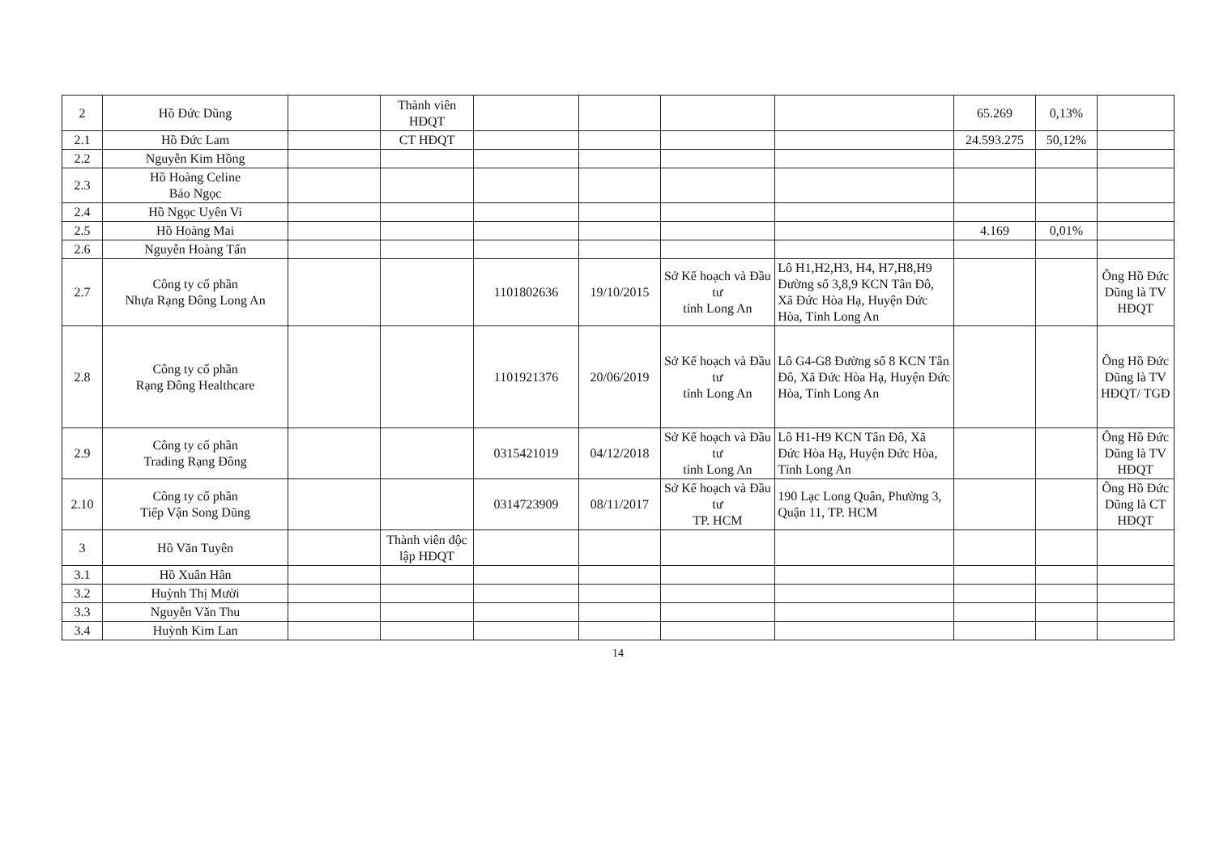| 2 | Hồ Đức Dũng | | Thành viên HĐQT | | | | | 65.269 | 0,13% | |
| 2.1 | Hồ Đức Lam | | CT HĐQT | | | | | 24.593.275 | 50,12% | |
| 2.2 | Nguyễn Kim Hồng | | | | | | | | | |
| 2.3 | Hồ Hoàng Celine Bảo Ngọc | | | | | | | | | |
| 2.4 | Hồ Ngọc Uyên Vi | | | | | | | | | |
| 2.5 | Hồ Hoàng Mai | | | | | | | 4.169 | 0,01% | |
| 2.6 | Nguyễn Hoàng Tấn | | | | | | | | | |
| 2.7 | Công ty cổ phần Nhựa Rạng Đông Long An | | | 1101802636 | 19/10/2015 | Sở Kế hoạch và Đầu tư tỉnh Long An | Lô H1,H2,H3, H4, H7,H8,H9 Đường số 3,8,9 KCN Tân Đô, Xã Đức Hòa Hạ, Huyện Đức Hòa, Tỉnh Long An | | | Ông Hồ Đức Dũng là TV HĐQT |
| 2.8 | Công ty cổ phần Rạng Đông Healthcare | | | 1101921376 | 20/06/2019 | Sở Kế hoạch và Đầu tư tỉnh Long An | Lô G4-G8 Đường số 8 KCN Tân Đô, Xã Đức Hòa Hạ, Huyện Đức Hòa, Tỉnh Long An | | | Ông Hồ Đức Dũng là TV HĐQT/ TGĐ |
| 2.9 | Công ty cổ phần Trading Rạng Đông | | | 0315421019 | 04/12/2018 | Sở Kế hoạch và Đầu tư tỉnh Long An | Lô H1-H9 KCN Tân Đô, Xã Đức Hòa Hạ, Huyện Đức Hòa, Tỉnh Long An | | | Ông Hồ Đức Dũng là TV HĐQT |
| 2.10 | Công ty cổ phần Tiếp Vận Song Dũng | | | 0314723909 | 08/11/2017 | Sở Kế hoạch và Đầu tư TP. HCM | 190 Lạc Long Quân, Phường 3, Quận 11, TP. HCM | | | Ông Hồ Đức Dũng là CT HĐQT |
| 3 | Hồ Văn Tuyên | | Thành viên độc lập HĐQT | | | | | | | |
| 3.1 | Hồ Xuân Hân | | | | | | | | | |
| 3.2 | Huỳnh Thị Mười | | | | | | | | | |
| 3.3 | Nguyễn Văn Thu | | | | | | | | | |
| 3.4 | Huỳnh Kim Lan | | | | | | | | | |
14